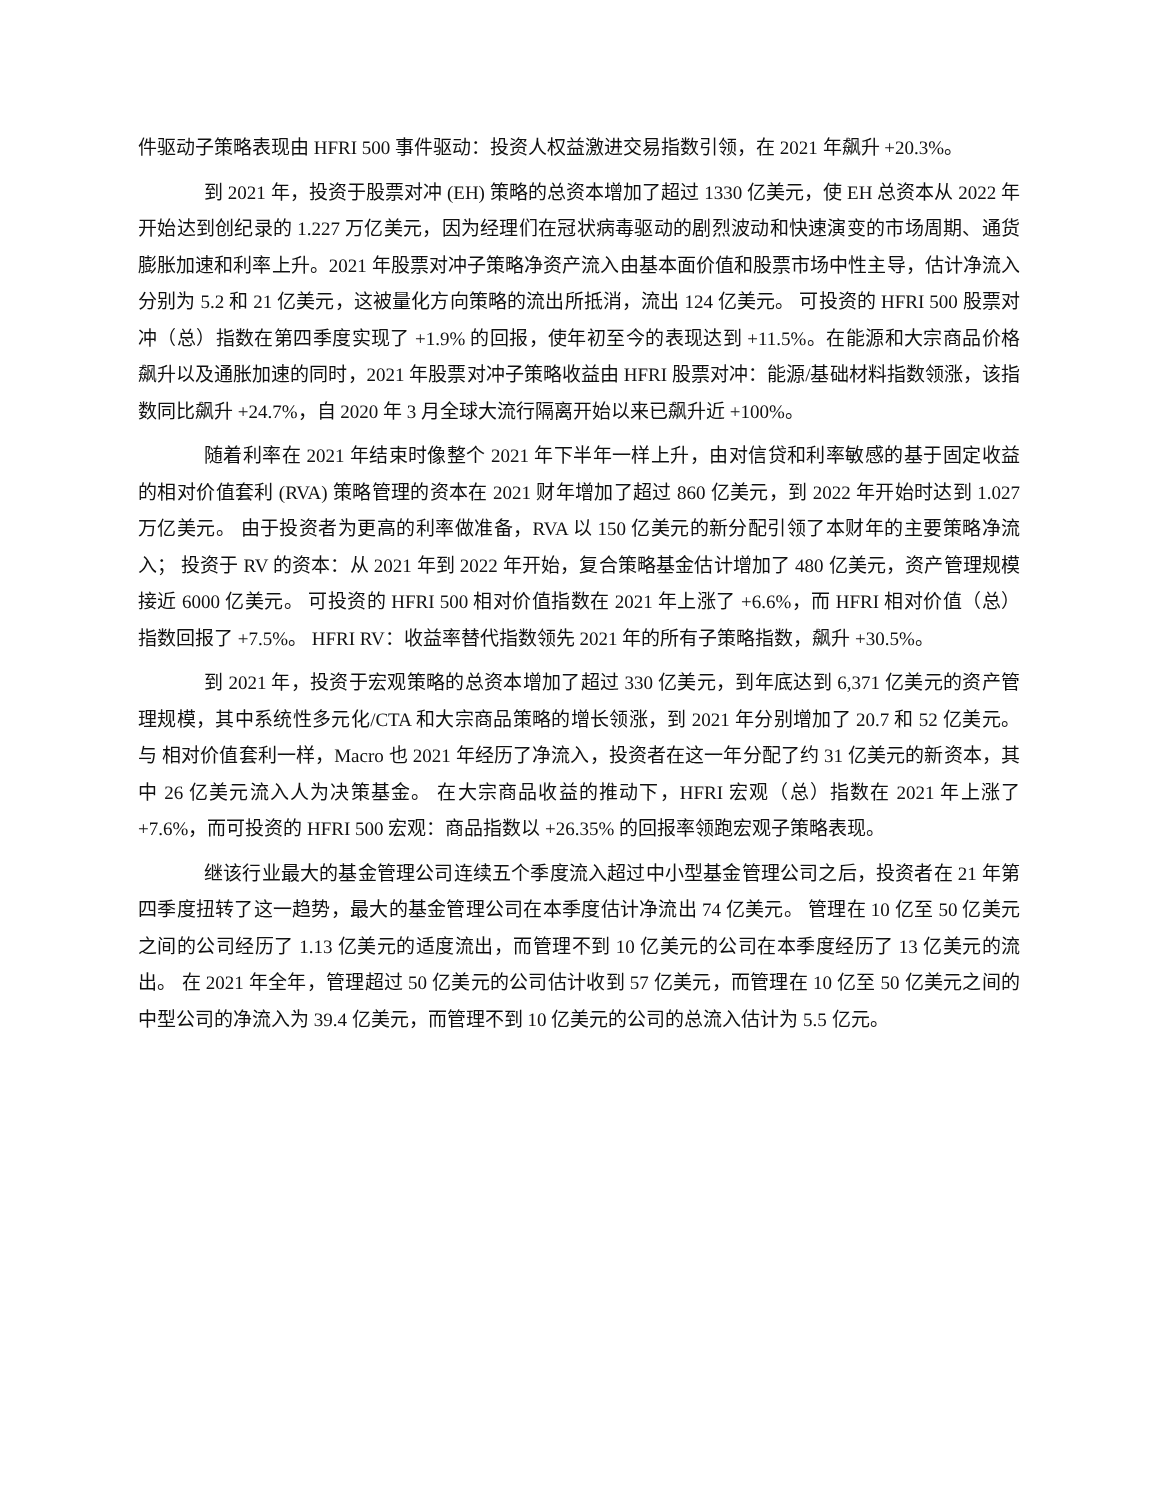件驱动子策略表现由 HFRI 500 事件驱动：投资人权益激进交易指数引领，在 2021 年飙升 +20.3%。
到 2021 年，投资于股票对冲 (EH) 策略的总资本增加了超过 1330 亿美元，使 EH 总资本从 2022 年开始达到创纪录的 1.227 万亿美元，因为经理们在冠状病毒驱动的剧烈波动和快速演变的市场周期、通货膨胀加速和利率上升。2021 年股票对冲子策略净资产流入由基本面价值和股票市场中性主导，估计净流入分别为 5.2 和 21 亿美元，这被量化方向策略的流出所抵消，流出 124 亿美元。 可投资的 HFRI 500 股票对冲（总）指数在第四季度实现了 +1.9% 的回报，使年初至今的表现达到 +11.5%。在能源和大宗商品价格飙升以及通胀加速的同时，2021 年股票对冲子策略收益由 HFRI 股票对冲：能源/基础材料指数领涨，该指数同比飙升 +24.7%，自 2020 年 3 月全球大流行隔离开始以来已飙升近 +100%。
随着利率在 2021 年结束时像整个 2021 年下半年一样上升，由对信贷和利率敏感的基于固定收益的相对价值套利 (RVA) 策略管理的资本在 2021 财年增加了超过 860 亿美元，到 2022 年开始时达到 1.027 万亿美元。 由于投资者为更高的利率做准备，RVA 以 150 亿美元的新分配引领了本财年的主要策略净流入； 投资于 RV 的资本：从 2021 年到 2022 年开始，复合策略基金估计增加了 480 亿美元，资产管理规模接近 6000 亿美元。 可投资的 HFRI 500 相对价值指数在 2021 年上涨了 +6.6%，而 HFRI 相对价值（总）指数回报了 +7.5%。 HFRI RV：收益率替代指数领先 2021 年的所有子策略指数，飙升 +30.5%。
到 2021 年，投资于宏观策略的总资本增加了超过 330 亿美元，到年底达到 6,371 亿美元的资产管理规模，其中系统性多元化/CTA 和大宗商品策略的增长领涨，到 2021 年分别增加了 20.7 和 52 亿美元。与 相对价值套利一样，Macro 也 2021 年经历了净流入，投资者在这一年分配了约 31 亿美元的新资本，其中 26 亿美元流入人为决策基金。 在大宗商品收益的推动下，HFRI 宏观（总）指数在 2021 年上涨了 +7.6%，而可投资的 HFRI 500 宏观：商品指数以 +26.35% 的回报率领跑宏观子策略表现。
继该行业最大的基金管理公司连续五个季度流入超过中小型基金管理公司之后，投资者在 21 年第四季度扭转了这一趋势，最大的基金管理公司在本季度估计净流出 74 亿美元。 管理在 10 亿至 50 亿美元之间的公司经历了 1.13 亿美元的适度流出，而管理不到 10 亿美元的公司在本季度经历了 13 亿美元的流出。 在 2021 年全年，管理超过 50 亿美元的公司估计收到 57 亿美元，而管理在 10 亿至 50 亿美元之间的中型公司的净流入为 39.4 亿美元，而管理不到 10 亿美元的公司的总流入估计为 5.5 亿元。